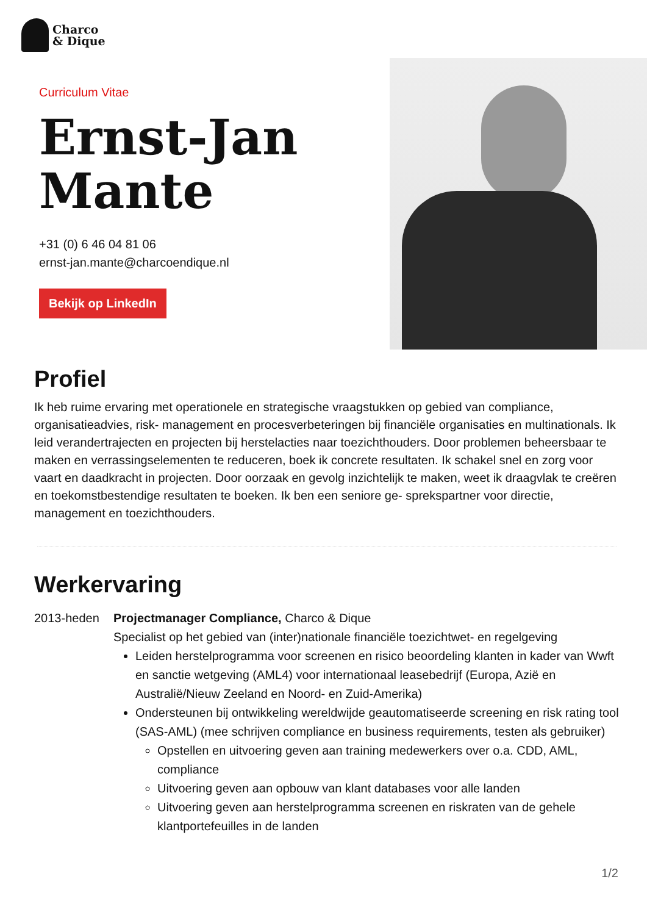Charco
& Dique
Curriculum Vitae
Ernst-Jan
Mante
+31 (0) 6 46 04 81 06
ernst-jan.mante@charcoendique.nl
Bekijk op LinkedIn
Profiel
Ik heb ruime ervaring met operationele en strategische vraagstukken op gebied van compliance, organisatieadvies, risk- management en procesverbeteringen bij financiële organisaties en multinationals. Ik leid verandertrajecten en projecten bij herstelacties naar toezichthouders. Door problemen beheersbaar te maken en verrassingselementen te reduceren, boek ik concrete resultaten. Ik schakel snel en zorg voor vaart en daadkracht in projecten. Door oorzaak en gevolg inzichtelijk te maken, weet ik draagvlak te creëren en toekomstbestendige resultaten te boeken. Ik ben een seniore ge- sprekspartner voor directie, management en toezichthouders.
Werkervaring
2013-heden Projectmanager Compliance, Charco & Dique
Specialist op het gebied van (inter)nationale financiële toezichtwet- en regelgeving
Leiden herstelprogramma voor screenen en risico beoordeling klanten in kader van Wwft en sanctie wetgeving (AML4) voor internationaal leasebedrijf (Europa, Azië en Australië/Nieuw Zeeland en Noord- en Zuid-Amerika)
Ondersteunen bij ontwikkeling wereldwijde geautomatiseerde screening en risk rating tool (SAS-AML) (mee schrijven compliance en business requirements, testen als gebruiker)
Opstellen en uitvoering geven aan training medewerkers over o.a. CDD, AML, compliance
Uitvoering geven aan opbouw van klant databases voor alle landen
Uitvoering geven aan herstelprogramma screenen en riskraten van de gehele klantportefeuilles in de landen
1/2